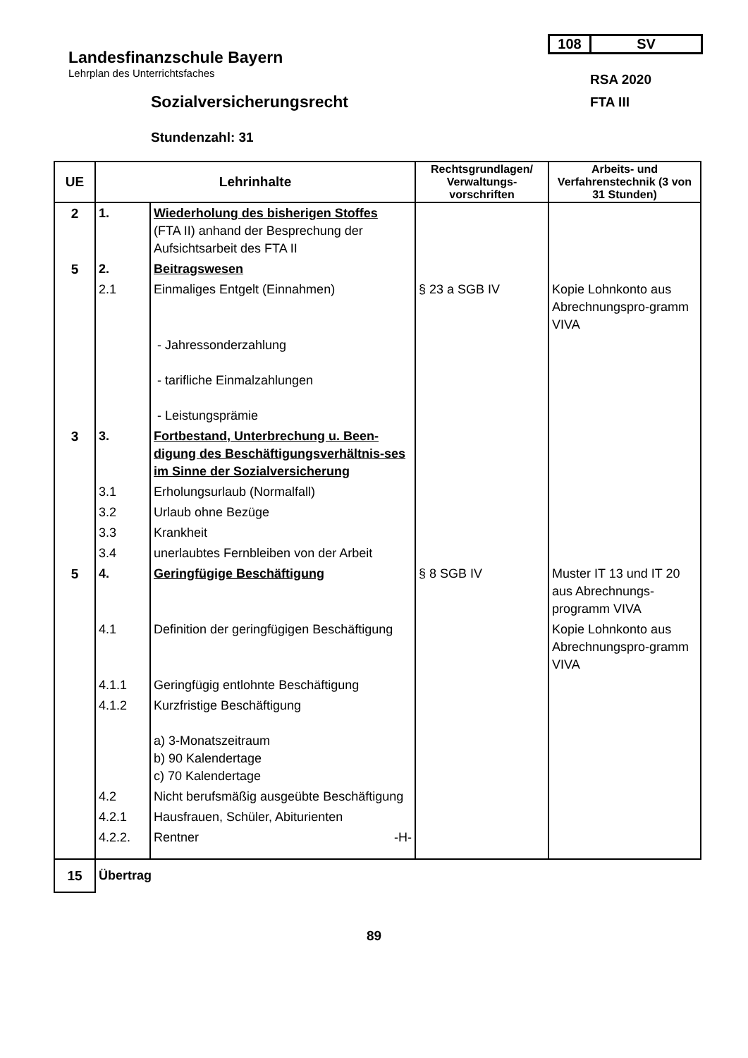Landesfinanzschule Bayern
Lehrplan des Unterrichtsfaches
108 SV
RSA 2020
FTA III
Sozialversicherungsrecht
Stundenzahl: 31
| UE | Lehrinhalte | | Rechtsgrundlagen/ Verwaltungs-vorschriften | Arbeits- und Verfahrenstechnik (3 von 31 Stunden) |
| --- | --- | --- | --- | --- |
| 2 | 1. | Wiederholung des bisherigen Stoffes (FTA II) anhand der Besprechung der Aufsichtsarbeit des FTA II | | |
| 5 | 2. | Beitragswesen | | |
| | 2.1 | Einmaliges Entgelt (Einnahmen) | § 23 a SGB IV | Kopie Lohnkonto aus Abrechnungspro-gramm VIVA |
| | | - Jahressonderzahlung - tarifliche Einmalzahlungen - Leistungsprämie | | |
| 3 | 3. | Fortbestand, Unterbrechung u. Been-digung des Beschäftigungsverhältnis-ses im Sinne der Sozialversicherung | | |
| | 3.1 | Erholungsurlaub (Normalfall) | | |
| | 3.2 | Urlaub ohne Bezüge | | |
| | 3.3 | Krankheit | | |
| | 3.4 | unerlaubtes Fernbleiben von der Arbeit | | |
| 5 | 4. | Geringfügige Beschäftigung | § 8 SGB IV | Muster IT 13 und IT 20 aus Abrechnungs-programm VIVA |
| | 4.1 | Definition der geringfügigen Beschäftigung | | Kopie Lohnkonto aus Abrechnungspro-gramm VIVA |
| | 4.1.1 | Geringfügig entlohnte Beschäftigung | | |
| | 4.1.2 | Kurzfristige Beschäftigung a) 3-Monatszeitraum b) 90 Kalendertage c) 70 Kalendertage | | |
| | 4.2 | Nicht berufsmäßig ausgeübte Beschäftigung | | |
| | 4.2.1 | Hausfrauen, Schüler, Abiturienten | | |
| | 4.2.2. | Rentner -H- | | |
| 15 | Übertrag | | | |
89